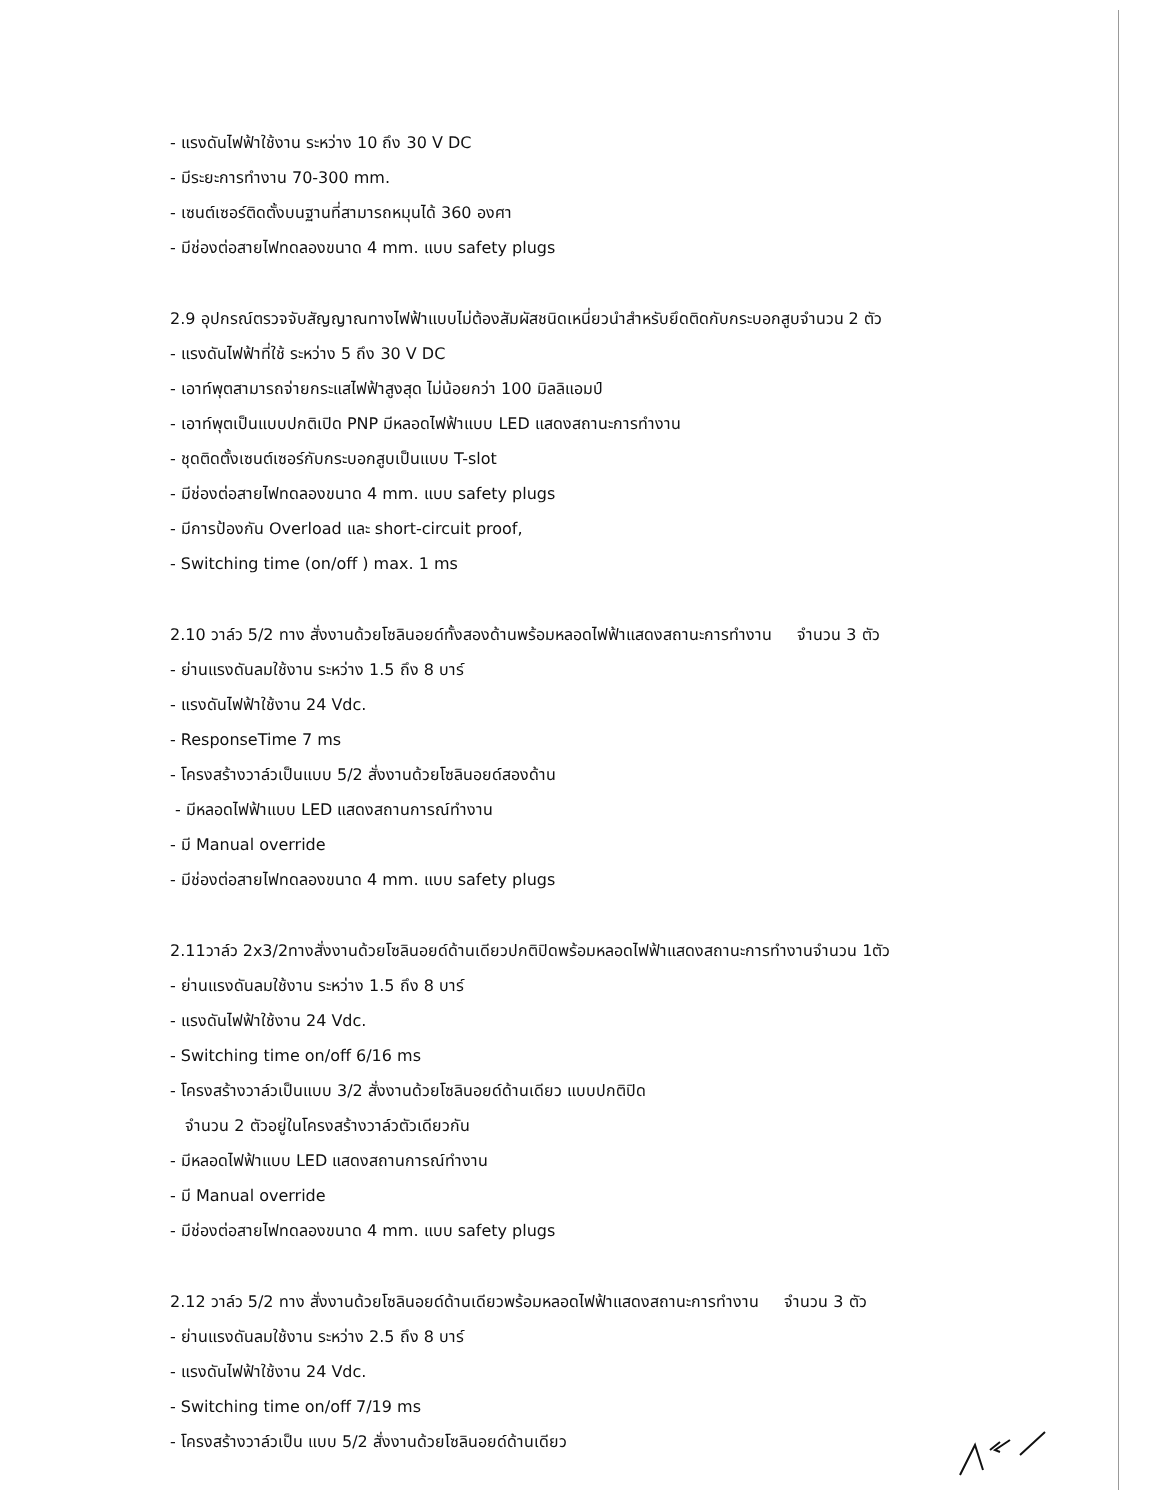- แรงดันไฟฟ้าใช้งาน ระหว่าง 10 ถึง 30 V DC
- มีระยะการทำงาน 70-300 mm.
- เซนต์เซอร์ติดตั้งบนฐานที่สามารถหมุนได้ 360 องศา
- มีช่องต่อสายไฟทดลองขนาด 4 mm. แบบ safety plugs
2.9 อุปกรณ์ตรวจจับสัญญาณทางไฟฟ้าแบบไม่ต้องสัมผัสชนิดเหนี่ยวนำสำหรับยึดติดกับกระบอกสูบจำนวน 2 ตัว
- แรงดันไฟฟ้าที่ใช้ ระหว่าง 5 ถึง 30 V DC
- เอาท์พุตสามารถจ่ายกระแสไฟฟ้าสูงสุด ไม่น้อยกว่า 100 มิลลิแอมป์
- เอาท์พุตเป็นแบบปกติเปิด PNP มีหลอดไฟฟ้าแบบ LED แสดงสถานะการทำงาน
- ชุดติดตั้งเซนต์เซอร์กับกระบอกสูบเป็นแบบ T-slot
- มีช่องต่อสายไฟทดลองขนาด 4 mm. แบบ safety plugs
- มีการป้องกัน Overload และ short-circuit proof,
- Switching time (on/off ) max. 1 ms
2.10 วาล์ว 5/2 ทาง สั่งงานด้วยโซลินอยด์ทั้งสองด้านพร้อมหลอดไฟฟ้าแสดงสถานะการทำงาน จำนวน 3 ตัว
- ย่านแรงดันลมใช้งาน ระหว่าง 1.5 ถึง 8 บาร์
- แรงดันไฟฟ้าใช้งาน 24 Vdc.
- ResponseTime 7 ms
- โครงสร้างวาล์วเป็นแบบ 5/2 สั่งงานด้วยโซลินอยด์สองด้าน
- มีหลอดไฟฟ้าแบบ LED แสดงสถานการณ์ทำงาน
- มี Manual override
- มีช่องต่อสายไฟทดลองขนาด 4 mm. แบบ safety plugs
2.11วาล์ว 2x3/2ทางสั่งงานด้วยโซลินอยด์ด้านเดียวปกติปิดพร้อมหลอดไฟฟ้าแสดงสถานะการทำงานจำนวน 1ตัว
- ย่านแรงดันลมใช้งาน ระหว่าง 1.5 ถึง 8 บาร์
- แรงดันไฟฟ้าใช้งาน 24 Vdc.
- Switching time on/off 6/16 ms
- โครงสร้างวาล์วเป็นแบบ 3/2 สั่งงานด้วยโซลินอยด์ด้านเดียว แบบปกติปิด
จำนวน 2 ตัวอยู่ในโครงสร้างวาล์วตัวเดียวกัน
- มีหลอดไฟฟ้าแบบ LED แสดงสถานการณ์ทำงาน
- มี Manual override
- มีช่องต่อสายไฟทดลองขนาด 4 mm. แบบ safety plugs
2.12 วาล์ว 5/2 ทาง สั่งงานด้วยโซลินอยด์ด้านเดียวพร้อมหลอดไฟฟ้าแสดงสถานะการทำงาน จำนวน 3 ตัว
- ย่านแรงดันลมใช้งาน ระหว่าง 2.5 ถึง 8 บาร์
- แรงดันไฟฟ้าใช้งาน 24 Vdc.
- Switching time on/off 7/19 ms
- โครงสร้างวาล์วเป็น แบบ 5/2 สั่งงานด้วยโซลินอยด์ด้านเดียว